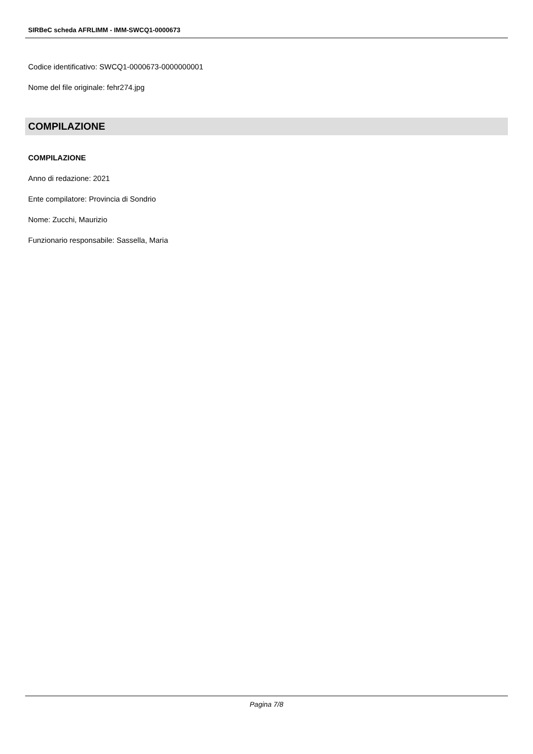SIRBeC scheda AFRLIMM - IMM-SWCQ1-0000673
Codice identificativo: SWCQ1-0000673-0000000001
Nome del file originale: fehr274.jpg
COMPILAZIONE
COMPILAZIONE
Anno di redazione: 2021
Ente compilatore: Provincia di Sondrio
Nome: Zucchi, Maurizio
Funzionario responsabile: Sassella, Maria
Pagina 7/8